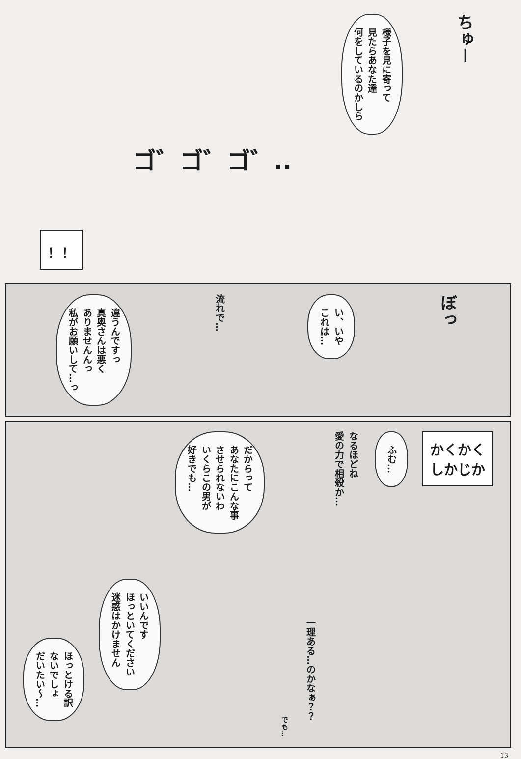ちゅー
様子を見に寄って
見たらあなた達
何をしているのかしら
ゴ゛ゴ゛ゴ゛..
！！
ぼっ
い、いや
これは…
流れで…
違うんですっ
真奥さんは悪く
ありませんんっ
私がお願いして…っ
かくかく
しかじか
ふむ…
なるほどね
愛の力で相殺か…
一理ある…のかなぁ？？
でも…
だからって
あなたにこんな事
させられないわ
いくらこの男が
好きでも…
いいんです
ほっといてください
迷惑はかけません
ほっとける訳
ないでしょ
だいたい～…
13